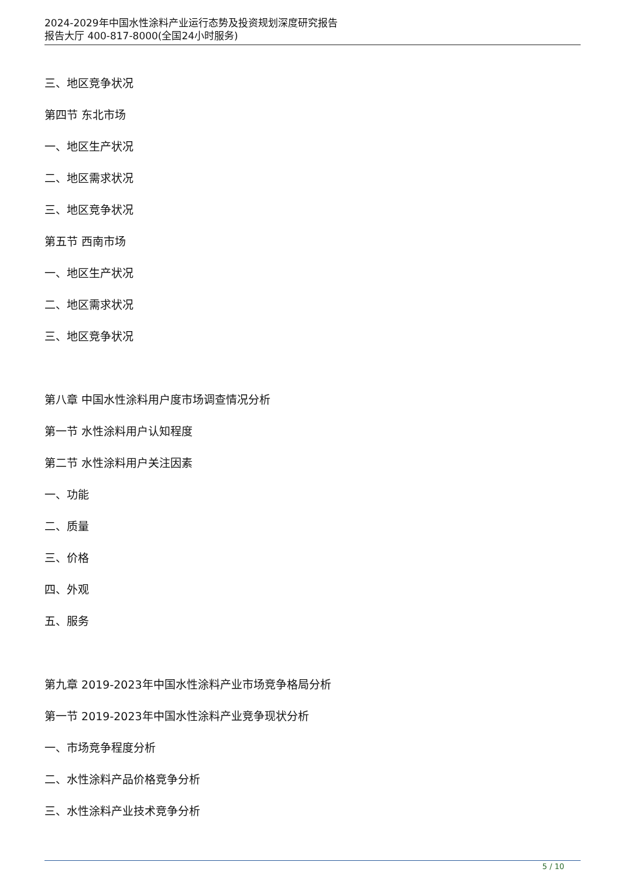2024-2029年中国水性涂料产业运行态势及投资规划深度研究报告
报告大厅 400-817-8000(全国24小时服务)
三、地区竞争状况
第四节 东北市场
一、地区生产状况
二、地区需求状况
三、地区竞争状况
第五节 西南市场
一、地区生产状况
二、地区需求状况
三、地区竞争状况
第八章 中国水性涂料用户度市场调查情况分析
第一节 水性涂料用户认知程度
第二节 水性涂料用户关注因素
一、功能
二、质量
三、价格
四、外观
五、服务
第九章 2019-2023年中国水性涂料产业市场竞争格局分析
第一节 2019-2023年中国水性涂料产业竞争现状分析
一、市场竞争程度分析
二、水性涂料产品价格竞争分析
三、水性涂料产业技术竞争分析
5 / 10